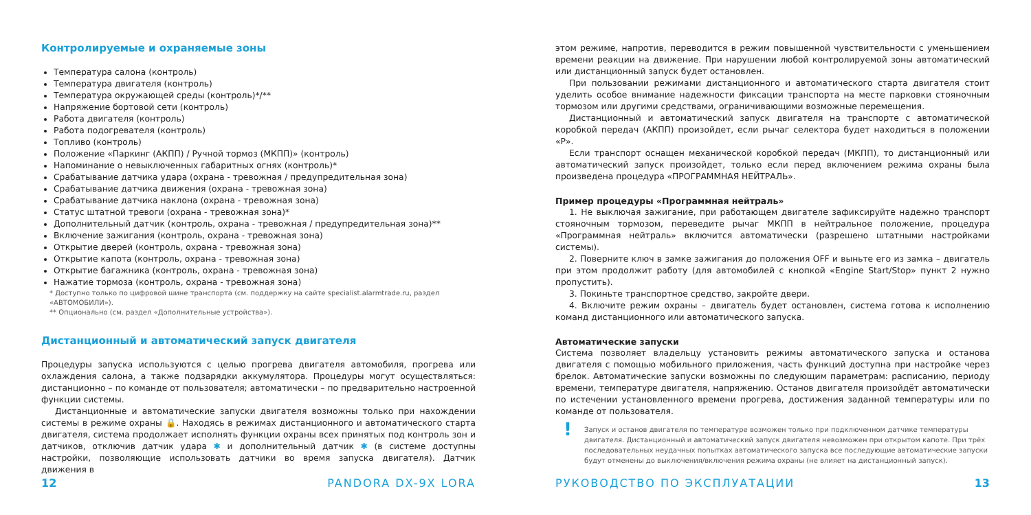Контролируемые и охраняемые зоны
Температура салона (контроль)
Температура двигателя (контроль)
Температура окружающей среды (контроль)*/**
Напряжение бортовой сети (контроль)
Работа двигателя (контроль)
Работа подогревателя (контроль)
Топливо (контроль)
Положение «Паркинг (АКПП) / Ручной тормоз (МКПП)» (контроль)
Напоминание о невыключенных габаритных огнях (контроль)*
Срабатывание датчика удара (охрана - тревожная / предупредительная зона)
Срабатывание датчика движения (охрана - тревожная зона)
Срабатывание датчика наклона (охрана - тревожная зона)
Статус штатной тревоги (охрана - тревожная зона)*
Дополнительный датчик (контроль, охрана - тревожная / предупредительная зона)**
Включение зажигания (контроль, охрана - тревожная зона)
Открытие дверей (контроль, охрана - тревожная зона)
Открытие капота (контроль, охрана - тревожная зона)
Открытие багажника (контроль, охрана - тревожная зона)
Нажатие тормоза (контроль, охрана - тревожная зона)
* Доступно только по цифровой шине транспорта (см. поддержку на сайте specialist.alarmtrade.ru, раздел «АВТОМОБИЛИ»).
** Опционально (см. раздел «Дополнительные устройства»).
Дистанционный и автоматический запуск двигателя
Процедуры запуска используются с целью прогрева двигателя автомобиля, прогрева или охлаждения салона, а также подзарядки аккумулятора. Процедуры могут осуществляться: дистанционно – по команде от пользователя; автоматически – по предварительно настроенной функции системы.
Дистанционные и автоматические запуски двигателя возможны только при нахождении системы в режиме охраны 🔒. Находясь в режимах дистанционного и автоматического старта двигателя, система продолжает исполнять функции охраны всех принятых под контроль зон и датчиков, отключив датчик удара ✱ и дополнительный датчик ✱ (в системе доступны настройки, позволяющие использовать датчики во время запуска двигателя). Датчик движения в
12 PANDORA DX-9X LORA
этом режиме, напротив, переводится в режим повышенной чувствительности с уменьшением времени реакции на движение. При нарушении любой контролируемой зоны автоматический или дистанционный запуск будет остановлен.
При пользовании режимами дистанционного и автоматического старта двигателя стоит уделить особое внимание надежности фиксации транспорта на месте парковки стояночным тормозом или другими средствами, ограничивающими возможные перемещения.
Дистанционный и автоматический запуск двигателя на транспорте с автоматической коробкой передач (АКПП) произойдет, если рычаг селектора будет находиться в положении «P».
Если транспорт оснащен механической коробкой передач (МКПП), то дистанционный или автоматический запуск произойдет, только если перед включением режима охраны была произведена процедура «ПРОГРАММНАЯ НЕЙТРАЛЬ».
Пример процедуры «Программная нейтраль»
1. Не выключая зажигание, при работающем двигателе зафиксируйте надежно транспорт стояночным тормозом, переведите рычаг МКПП в нейтральное положение, процедура «Программная нейтраль» включится автоматически (разрешено штатными настройками системы).
2. Поверните ключ в замке зажигания до положения OFF и выньте его из замка – двигатель при этом продолжит работу (для автомобилей с кнопкой «Engine Start/Stop» пункт 2 нужно пропустить).
3. Покиньте транспортное средство, закройте двери.
4. Включите режим охраны – двигатель будет остановлен, система готова к исполнению команд дистанционного или автоматического запуска.
Автоматические запуски
Система позволяет владельцу установить режимы автоматического запуска и останова двигателя с помощью мобильного приложения, часть функций доступна при настройке через брелок. Автоматические запуски возможны по следующим параметрам: расписанию, периоду времени, температуре двигателя, напряжению. Останов двигателя произойдёт автоматически по истечении установленного времени прогрева, достижения заданной температуры или по команде от пользователя.
! Запуск и останов двигателя по температуре возможен только при подключенном датчике температуры двигателя. Дистанционный и автоматический запуск двигателя невозможен при открытом капоте. При трёх последовательных неудачных попытках автоматического запуска все последующие автоматические запуски будут отменены до выключения/включения режима охраны (не влияет на дистанционный запуск).
РУКОВОДСТВО ПО ЭКСПЛУАТАЦИИ 13